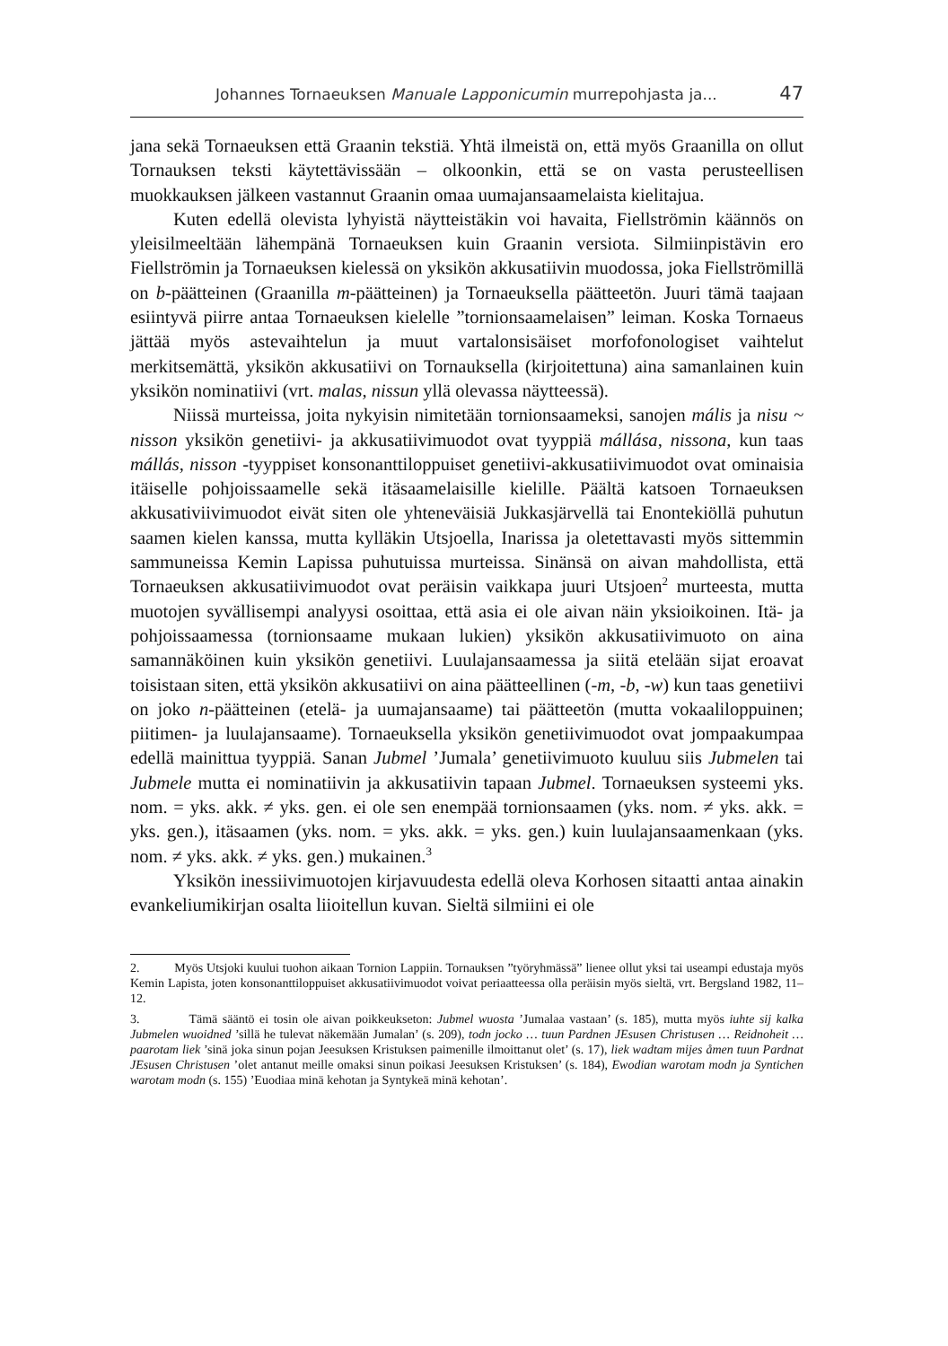Johannes Tornaeuksen Manuale Lapponicumin murrepohjasta ja... 47
jana sekä Tornaeuksen että Graanin tekstiä. Yhtä ilmeistä on, että myös Graanilla on ollut Tornauksen teksti käytettävissään – olkoonkin, että se on vasta perusteellisen muokkauksen jälkeen vastannut Graanin omaa uumajansaamelaista kielitajua.
Kuten edellä olevista lyhyistä näytteistäkin voi havaita, Fiellströmin käännös on yleisilmeeltään lähempänä Tornaeuksen kuin Graanin versiota. Silmiinpistävin ero Fiellströmin ja Tornaeuksen kielessä on yksikön akkusatiivin muodossa, joka Fiellströmillä on b-päätteinen (Graanilla m-päätteinen) ja Tornaeuksella päätteetön. Juuri tämä taajaan esiintyvä piirre antaa Tornaeuksen kielelle ”tornionsaamelaisen” leiman. Koska Tornaeus jättää myös astevaihtelun ja muut vartalonsisäiset morfofonologiset vaihtelut merkitsemättä, yksikön akkusatiivi on Tornauksella (kirjoitettuna) aina samanlainen kuin yksikön nominatiivi (vrt. malas, nissun yllä olevassa näytteessä).
Niissä murteissa, joita nykyisin nimitetään tornionsaameksi, sanojen mális ja nisu ~ nisson yksikön genetiivi- ja akkusatiivimuodot ovat tyyppiä mállása, nissona, kun taas mállás, nisson -tyyppiset konsonanttiloppuiset genetiivi-akkusatiivimuodot ovat ominaisia itäiselle pohjoissaamelle sekä itäsaamelaisille kielille. Päältä katsoen Tornaeuksen akkusativiivimuodot eivät siten ole yhteneväisiä Jukkasjärvellä tai Enontekiöllä puhutun saamen kielen kanssa, mutta kylläkin Utsjoella, Inarissa ja oletettavasti myös sittemmin sammuneissa Kemin Lapissa puhutuissa murteissa. Sinänsä on aivan mahdollista, että Tornaeuksen akkusatiivimuodot ovat peräisin vaikkapa juuri Utsjoen<sup>2</sup> murteesta, mutta muotojen syvällisempi analyysi osoittaa, että asia ei ole aivan näin yksioikoinen. Itä- ja pohjoissaamessa (tornionsaame mukaan lukien) yksikön akkusatiivimuoto on aina samannäköinen kuin yksikön genetiivi. Luulajansaamessa ja siitä etelään sijat eroavat toisistaan siten, että yksikön akkusatiivi on aina päätteellinen (-m, -b, -w) kun taas genetiivi on joko n-päätteinen (etelä- ja uumajansaame) tai päätteetön (mutta vokaaliloppuinen; piitimen- ja luulajansaame). Tornaeuksella yksikön genetiivimuodot ovat jompaakumpaa edellä mainittua tyyppiä. Sanan Jubmel ’Jumala’ genetiivimuoto kuuluu siis Jubmelen tai Jubmele mutta ei nominatiivin ja akkusatiivin tapaan Jubmel. Tornaeuksen systeemi yks. nom. = yks. akk. ≠ yks. gen. ei ole sen enempää tornionsaamen (yks. nom. ≠ yks. akk. = yks. gen.), itäsaamen (yks. nom. = yks. akk. = yks. gen.) kuin luulajansaamenkaan (yks. nom. ≠ yks. akk. ≠ yks. gen.) mukainen.<sup>3</sup>
Yksikön inessiivimuotojen kirjavuudesta edellä oleva Korhosen sitaatti antaa ainakin evankeliumikirjan osalta liioitellun kuvan. Sieltä silmiini ei ole
2. Myös Utsjoki kuului tuohon aikaan Tornion Lappiin. Tornauksen ”työryhmässä” lienee ollut yksi tai useampi edustaja myös Kemin Lapista, joten konsonanttiloppuiset akkusatiivimuodot voivat periaatteessa olla peräisin myös sieltä, vrt. Bergsland 1982, 11–12.
3. Tämä sääntö ei tosin ole aivan poikkeukseton: Jubmel wuosta ’Jumalaa vastaan’ (s. 185), mutta myös iuhte sij kalka Jubmelen wuoidned ’sillä he tulevat näkemään Jumalan’ (s. 209), todn jocko … tuun Pardnen JEsusen Christusen … Reidnoheit … paarotam liek ’sinä joka sinun pojan Jeesuksen Kristuksen paimenille ilmoittanut olet’ (s. 17), liek wadtam mijes åmen tuun Pardnat JEsusen Christusen ’olet antanut meille omaksi sinun poikasi Jeesuksen Kristuksen’ (s. 184), Ewodian warotam modn ja Syntichen warotam modn (s. 155) ’Euodiaa minä kehotan ja Syntykeä minä kehotan’.